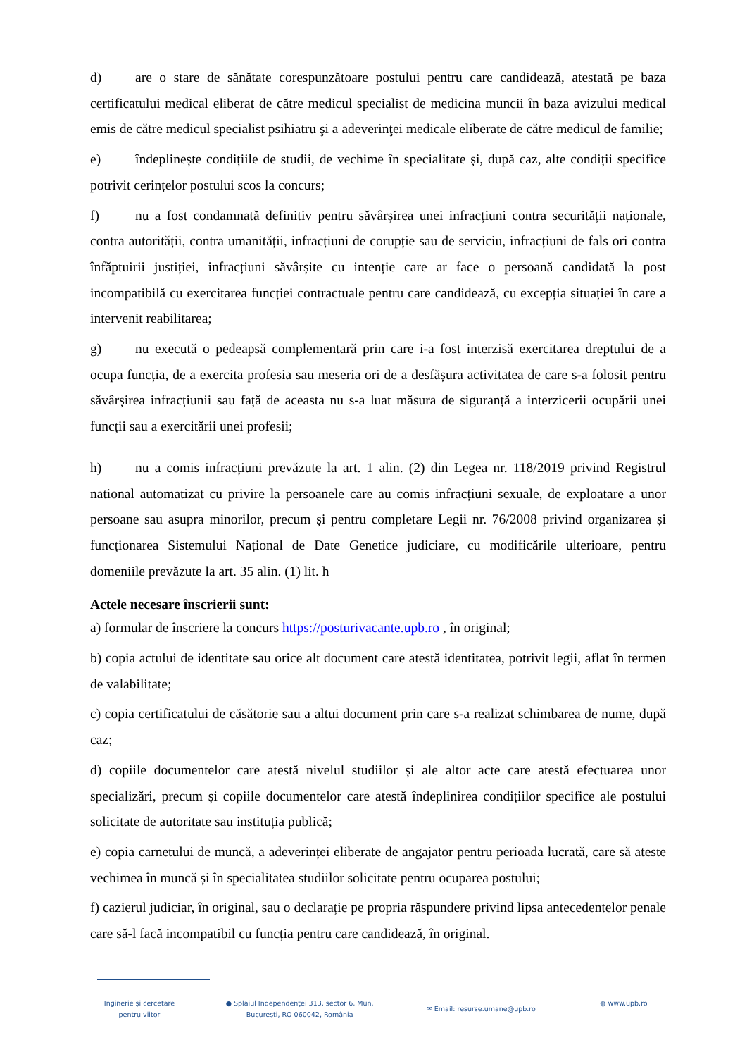d) are o stare de sănătate corespunzătoare postului pentru care candidează, atestată pe baza certificatului medical eliberat de către medicul specialist de medicina muncii în baza avizului medical emis de către medicul specialist psihiatru şi a adeverinţei medicale eliberate de către medicul de familie;
e) îndeplinește condițiile de studii, de vechime în specialitate și, după caz, alte condiții specifice potrivit cerințelor postului scos la concurs;
f) nu a fost condamnată definitiv pentru săvârșirea unei infracțiuni contra securității naționale, contra autorității, contra umanității, infracțiuni de corupție sau de serviciu, infracțiuni de fals ori contra înfăptuirii justiției, infracțiuni săvârșite cu intenție care ar face o persoană candidată la post incompatibilă cu exercitarea funcției contractuale pentru care candidează, cu excepția situației în care a intervenit reabilitarea;
g) nu execută o pedeapsă complementară prin care i-a fost interzisă exercitarea dreptului de a ocupa funcția, de a exercita profesia sau meseria ori de a desfășura activitatea de care s-a folosit pentru săvârșirea infracțiunii sau față de aceasta nu s-a luat măsura de siguranță a interzicerii ocupării unei funcții sau a exercitării unei profesii;
h) nu a comis infracțiuni prevăzute la art. 1 alin. (2) din Legea nr. 118/2019 privind Registrul national automatizat cu privire la persoanele care au comis infracțiuni sexuale, de exploatare a unor persoane sau asupra minorilor, precum și pentru completare Legii nr. 76/2008 privind organizarea și funcționarea Sistemului Național de Date Genetice judiciare, cu modificările ulterioare, pentru domeniile prevăzute la art. 35 alin. (1) lit. h
Actele necesare înscrierii sunt:
a) formular de înscriere la concurs https://posturivacante.upb.ro , în original;
b) copia actului de identitate sau orice alt document care atestă identitatea, potrivit legii, aflat în termen de valabilitate;
c) copia certificatului de căsătorie sau a altui document prin care s-a realizat schimbarea de nume, după caz;
d) copiile documentelor care atestă nivelul studiilor și ale altor acte care atestă efectuarea unor specializări, precum și copiile documentelor care atestă îndeplinirea condițiilor specifice ale postului solicitate de autoritate sau instituția publică;
e) copia carnetului de muncă, a adeverinței eliberate de angajator pentru perioada lucrată, care să ateste vechimea în muncă și în specialitatea studiilor solicitate pentru ocuparea postului;
f) cazierul judiciar, în original, sau o declarație pe propria răspundere privind lipsa antecedentelor penale care să-l facă incompatibil cu funcția pentru care candidează, în original.
Inginerie și cercetare
pentru viitor
● Splaiul Independenţei 313, sector 6, Mun.
Bucureşti, RO 060042, România
✉ Email: resurse.umane@upb.ro
◍ www.upb.ro